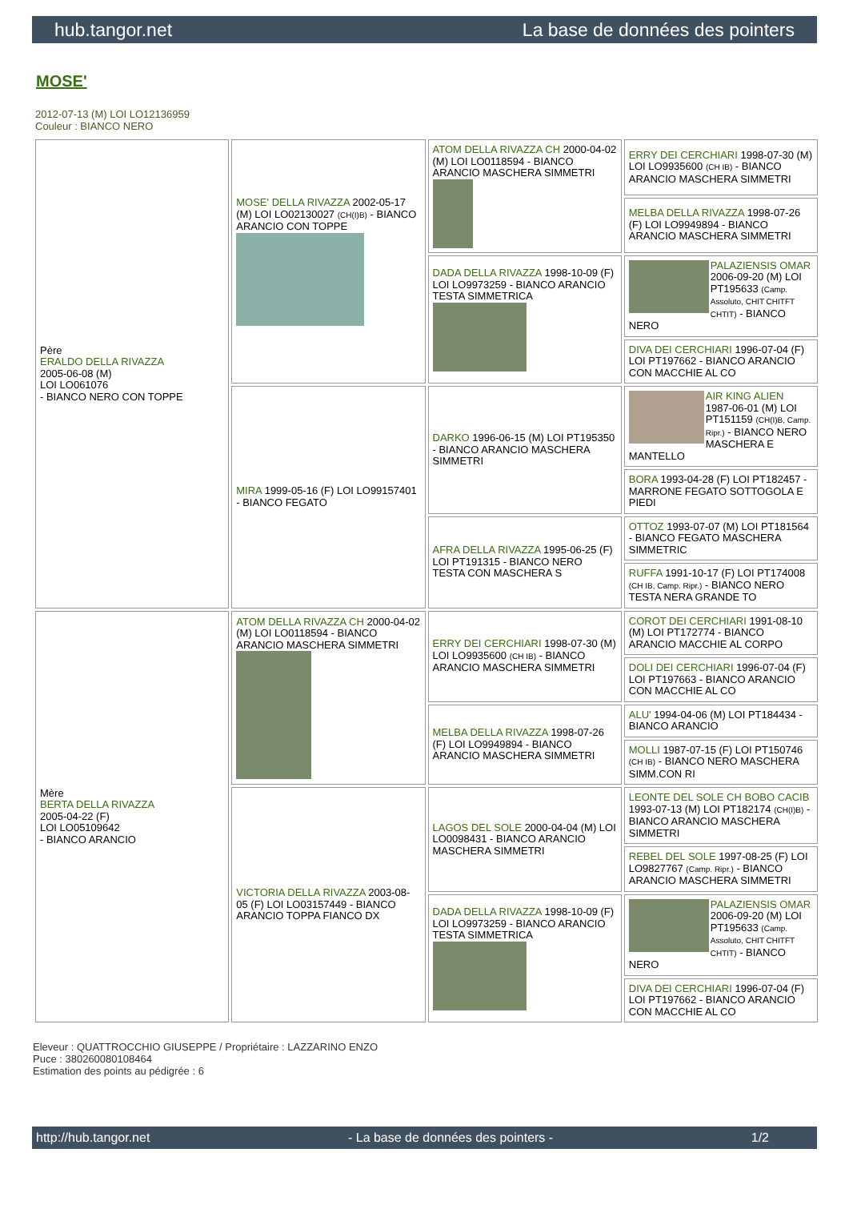hub.tangor.net La base de données des pointers
MOSE'
2012-07-13 (M) LOI LO12136959
Couleur : BIANCO NERO
| Père ERALDO DELLA RIVAZZA 2005-06-08 (M) LOI LO061076 - BIANCO NERO CON TOPPE | MOSE' DELLA RIVAZZA 2002-05-17 (M) LOI LO02130027 (CH(I)B) - BIANCO ARANCIO CON TOPPE | ATOM DELLA RIVAZZA CH 2000-04-02 (M) LOI LO0118594 - BIANCO ARANCIO MASCHERA SIMMETRI | ERRY DEI CERCHIARI 1998-07-30 (M) LOI LO9935600 (CH IB) - BIANCO ARANCIO MASCHERA SIMMETRI |
| | | | MELBA DELLA RIVAZZA 1998-07-26 (F) LOI LO9949894 - BIANCO ARANCIO MASCHERA SIMMETRI |
| | | DADA DELLA RIVAZZA 1998-10-09 (F) LOI LO9973259 - BIANCO ARANCIO TESTA SIMMETRICA | PALAZIENSIS OMAR 2006-09-20 (M) LOI PT195633 (Camp. Assoluto, CHIT CHITFT CHTIT) - BIANCO NERO |
| | | | DIVA DEI CERCHIARI 1996-07-04 (F) LOI PT197662 - BIANCO ARANCIO CON MACCHIE AL CO |
| | MIRA 1999-05-16 (F) LOI LO99157401 - BIANCO FEGATO | DARKO 1996-06-15 (M) LOI PT195350 - BIANCO ARANCIO MASCHERA SIMMETRI | AIR KING ALIEN 1987-06-01 (M) LOI PT151159 (CH(I)B, Camp. Ripr.) - BIANCO NERO MASCHERA E MANTELLO |
| | | | BORA 1993-04-28 (F) LOI PT182457 - MARRONE FEGATO SOTTOGOLA E PIEDI |
| | | AFRA DELLA RIVAZZA 1995-06-25 (F) LOI PT191315 - BIANCO NERO TESTA CON MASCHERA S | OTTOZ 1993-07-07 (M) LOI PT181564 - BIANCO FEGATO MASCHERA SIMMETRIC |
| | | | RUFFA 1991-10-17 (F) LOI PT174008 (CH IB, Camp. Ripr.) - BIANCO NERO TESTA NERA GRANDE TO |
| Mère BERTA DELLA RIVAZZA 2005-04-22 (F) LOI LO05109642 - BIANCO ARANCIO | ATOM DELLA RIVAZZA CH 2000-04-02 (M) LOI LO0118594 - BIANCO ARANCIO MASCHERA SIMMETRI | ERRY DEI CERCHIARI 1998-07-30 (M) LOI LO9935600 (CH IB) - BIANCO ARANCIO MASCHERA SIMMETRI | COROT DEI CERCHIARI 1991-08-10 (M) LOI PT172774 - BIANCO ARANCIO MACCHIE AL CORPO |
| | | | DOLI DEI CERCHIARI 1996-07-04 (F) LOI PT197663 - BIANCO ARANCIO CON MACCHIE AL CO |
| | | MELBA DELLA RIVAZZA 1998-07-26 (F) LOI LO9949894 - BIANCO ARANCIO MASCHERA SIMMETRI | ALU' 1994-04-06 (M) LOI PT184434 - BIANCO ARANCIO |
| | | | MOLLI 1987-07-15 (F) LOI PT150746 (CH IB) - BIANCO NERO MASCHERA SIMM.CON RI |
| | VICTORIA DELLA RIVAZZA 2003-08-05 (F) LOI LO03157449 - BIANCO ARANCIO TOPPA FIANCO DX | LAGOS DEL SOLE 2000-04-04 (M) LOI LO0098431 - BIANCO ARANCIO MASCHERA SIMMETRI | LEONTE DEL SOLE CH BOBO CACIB 1993-07-13 (M) LOI PT182174 (CH(I)B) - BIANCO ARANCIO MASCHERA SIMMETRI |
| | | | REBEL DEL SOLE 1997-08-25 (F) LOI LO9827767 (Camp. Ripr.) - BIANCO ARANCIO MASCHERA SIMMETRI |
| | | DADA DELLA RIVAZZA 1998-10-09 (F) LOI LO9973259 - BIANCO ARANCIO TESTA SIMMETRICA | PALAZIENSIS OMAR 2006-09-20 (M) LOI PT195633 (Camp. Assoluto, CHIT CHITFT CHTIT) - BIANCO NERO |
| | | | DIVA DEI CERCHIARI 1996-07-04 (F) LOI PT197662 - BIANCO ARANCIO CON MACCHIE AL CO |
Eleveur : QUATTROCCHIO GIUSEPPE / Propriétaire : LAZZARINO ENZO
Puce : 380260080108464
Estimation des points au pédigrée : 6
http://hub.tangor.net - La base de données des pointers - 1/2